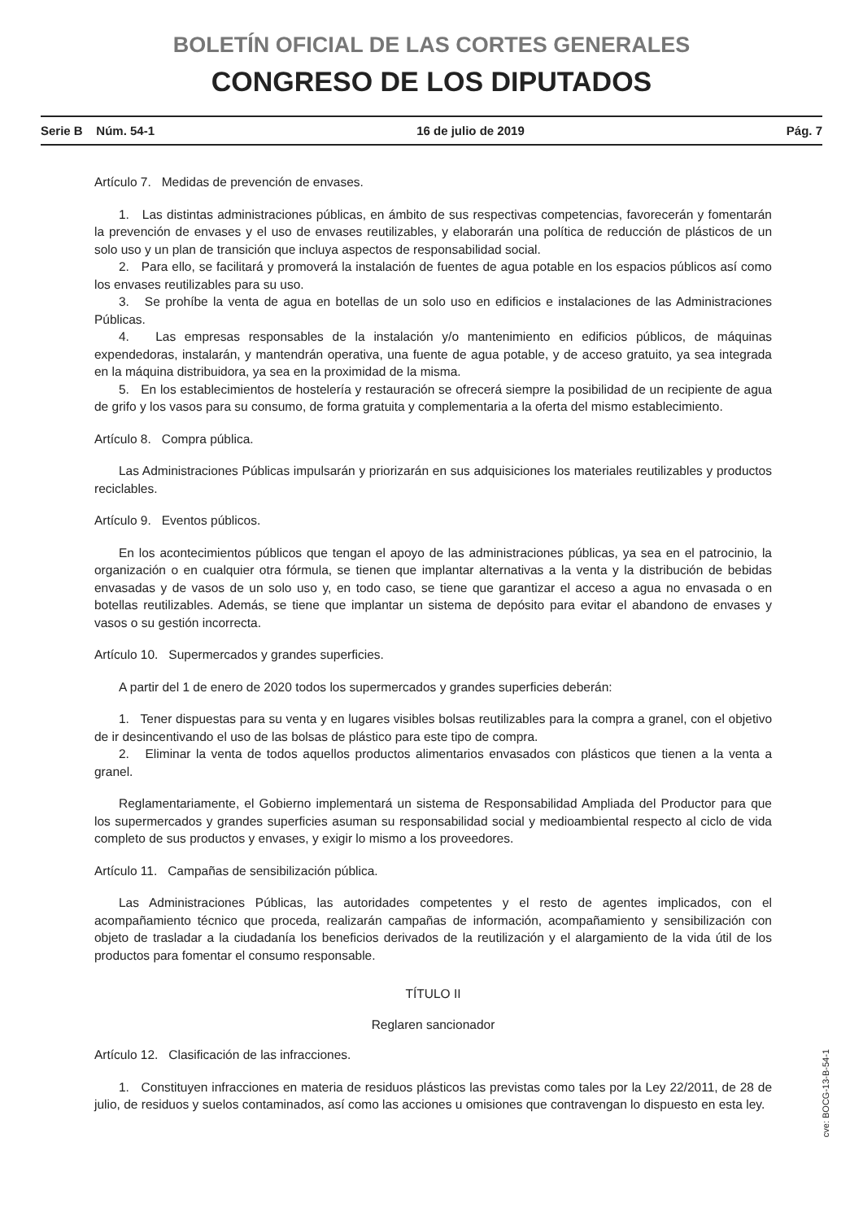BOLETÍN OFICIAL DE LAS CORTES GENERALES
CONGRESO DE LOS DIPUTADOS
Serie B Núm. 54-1 16 de julio de 2019 Pág. 7
Artículo 7. Medidas de prevención de envases.
1. Las distintas administraciones públicas, en ámbito de sus respectivas competencias, favorecerán y fomentarán la prevención de envases y el uso de envases reutilizables, y elaborarán una política de reducción de plásticos de un solo uso y un plan de transición que incluya aspectos de responsabilidad social.
2. Para ello, se facilitará y promoverá la instalación de fuentes de agua potable en los espacios públicos así como los envases reutilizables para su uso.
3. Se prohíbe la venta de agua en botellas de un solo uso en edificios e instalaciones de las Administraciones Públicas.
4. Las empresas responsables de la instalación y/o mantenimiento en edificios públicos, de máquinas expendedoras, instalarán, y mantendrán operativa, una fuente de agua potable, y de acceso gratuito, ya sea integrada en la máquina distribuidora, ya sea en la proximidad de la misma.
5. En los establecimientos de hostelería y restauración se ofrecerá siempre la posibilidad de un recipiente de agua de grifo y los vasos para su consumo, de forma gratuita y complementaria a la oferta del mismo establecimiento.
Artículo 8. Compra pública.
Las Administraciones Públicas impulsarán y priorizarán en sus adquisiciones los materiales reutilizables y productos reciclables.
Artículo 9. Eventos públicos.
En los acontecimientos públicos que tengan el apoyo de las administraciones públicas, ya sea en el patrocinio, la organización o en cualquier otra fórmula, se tienen que implantar alternativas a la venta y la distribución de bebidas envasadas y de vasos de un solo uso y, en todo caso, se tiene que garantizar el acceso a agua no envasada o en botellas reutilizables. Además, se tiene que implantar un sistema de depósito para evitar el abandono de envases y vasos o su gestión incorrecta.
Artículo 10. Supermercados y grandes superficies.
A partir del 1 de enero de 2020 todos los supermercados y grandes superficies deberán:
1. Tener dispuestas para su venta y en lugares visibles bolsas reutilizables para la compra a granel, con el objetivo de ir desincentivando el uso de las bolsas de plástico para este tipo de compra.
2. Eliminar la venta de todos aquellos productos alimentarios envasados con plásticos que tienen a la venta a granel.
Reglamentariamente, el Gobierno implementará un sistema de Responsabilidad Ampliada del Productor para que los supermercados y grandes superficies asuman su responsabilidad social y medioambiental respecto al ciclo de vida completo de sus productos y envases, y exigir lo mismo a los proveedores.
Artículo 11. Campañas de sensibilización pública.
Las Administraciones Públicas, las autoridades competentes y el resto de agentes implicados, con el acompañamiento técnico que proceda, realizarán campañas de información, acompañamiento y sensibilización con objeto de trasladar a la ciudadanía los beneficios derivados de la reutilización y el alargamiento de la vida útil de los productos para fomentar el consumo responsable.
TÍTULO II
Reglaren sancionador
Artículo 12. Clasificación de las infracciones.
1. Constituyen infracciones en materia de residuos plásticos las previstas como tales por la Ley 22/2011, de 28 de julio, de residuos y suelos contaminados, así como las acciones u omisiones que contravengan lo dispuesto en esta ley.
cve: BOCG-13-B-54-1